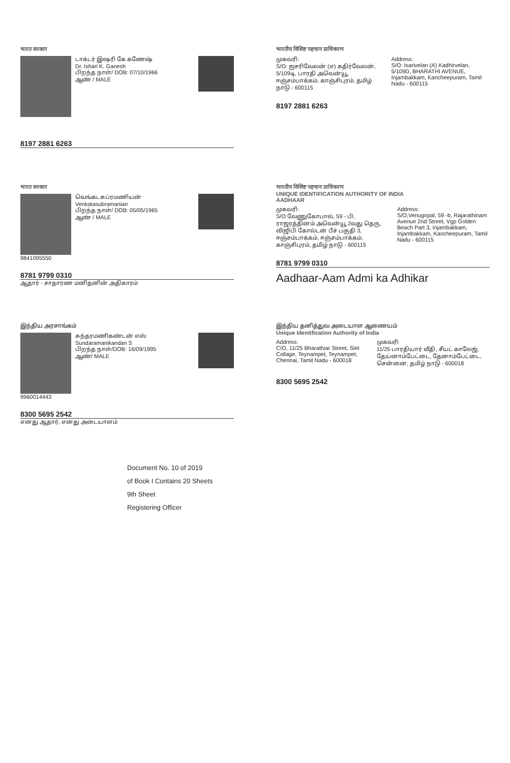भारत सरकार
டாக்டர் இஷரி கே கணேஷ்
Dr. Ishari K. Ganesh
பிறந்த நாள்/ DOB: 07/10/1966
ஆண் / MALE
8197 2881 6263
भारतीय विशिष्ट पहचान प्राधिकरण
முகவரி:
S/O: ஐசரிவேலன் (எ) கதிர்வேலன், 5/109டி, பாரதி அவென்யூ, ஈஞ்சம்பாக்கம், காஞ்சிபுரம், தமிழ் நாடு - 600115
Address:
S/O: Isarivelan (A) Kadhirvelan, 5/109D, BHARATHI AVENUE, Injambakkam, Kancheepuram, Tamil Nadu - 600115
8197 2881 6263
भारत सरकार
வெங்கடசுப்ரமணியன்
Venkatasubramanian
பிறந்த நாள்/ DOB: 05/05/1965
ஆண் / MALE
9841095550
8781 9799 0310
ஆதார் - சாதாரண மனிதனின் அதிகாரம்
भारतीय विशिष्ट पहचान प्राधिकरण
UNIQUE IDENTIFICATION AUTHORITY OF INDIA
AADHAAR
முகவரி:
S/O வேணுகோபால், 59 - பி, ராஜரத்தினம் அவென்யூ 2வது தெரு, விஜிபி கோல்டன் பீச் பகுதி 3, ஈஞ்சம்பாக்கம், ஈஞ்சம்பாக்கம், காஞ்சிபுரம், தமிழ் நாடு - 600115
Address:
S/O,Venugopal, 59 -b, Rajarathinam Avenue 2nd Street, Vgp Golden Beach Part 3, Injambakkam, Injambakkam, Kancheepuram, Tamil Nadu - 600115
8781 9799 0310
Aadhaar-Aam Admi ka Adhikar
இந்திய அரசாங்கம்
சுந்தரமணிகண்டன் எஸ்
Sundaramanikandan S
பிறந்த நாள்/DOB: 16/09/1995
ஆண்/ MALE
9960014443
8300 5695 2542
எனது ஆதார், எனது அடையாளம்
இந்திய தனித்துவ அடையாள ஆணையம்
Unique Identification Authority of India
Address:
C/O, 11/25 Bharathiar Street, Siet Collage, Teynampet, Teynampet, Chennai, Tamil Nadu - 600018
முகவரி:
11/25 பாரதியார் வீதி, சீயட் காலேஜ், தேய்னாம்பேட்டை, தேனாம்பேட்டை, சென்னை, தமிழ் நாடு - 600018
8300 5695 2542
Document No. 10 of 2019
of Book I Contains 20 Sheets
9th Sheet
Registering Officer